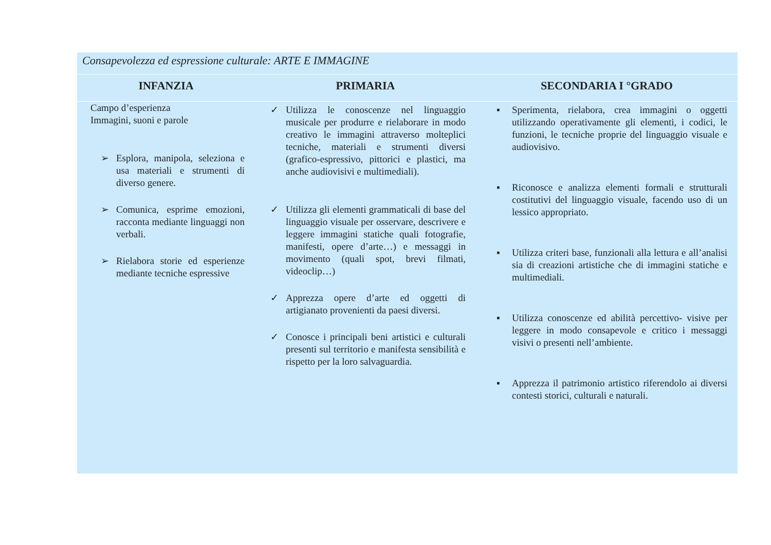| Consapevolezza ed espressione culturale: ARTE E IMMAGINE | | |
| INFANZIA | PRIMARIA | SECONDARIA I °GRADO |
| Campo d’esperienza Immagini, suoni e parole ➢ Esplora, manipola, seleziona e usa materiali e strumenti di diverso genere. ➢ Comunica, esprime emozioni, racconta mediante linguaggi non verbali. ➢ Rielabora storie ed esperienze mediante tecniche espressive | ✓ Utilizza le conoscenze nel linguaggio musicale per produrre e rielaborare in modo creativo le immagini attraverso molteplici tecniche, materiali e strumenti diversi (grafico-espressivo, pittorici e plastici, ma anche audiovisivi e multimediali). ✓ Utilizza gli elementi grammaticali di base del linguaggio visuale per osservare, descrivere e leggere immagini statiche quali fotografie, manifesti, opere d’arte…) e messaggi in movimento (quali spot, brevi filmati, videoclip…) ✓ Apprezza opere d’arte ed oggetti di artigianato provenienti da paesi diversi. ✓ Conosce i principali beni artistici e culturali presenti sul territorio e manifesta sensibilità e rispetto per la loro salvaguardia. | ▪ Sperimenta, rielabora, crea immagini o oggetti utilizzando operativamente gli elementi, i codici, le funzioni, le tecniche proprie del linguaggio visuale e audiovisivo. ▪ Riconosce e analizza elementi formali e strutturali costitutivi del linguaggio visuale, facendo uso di un lessico appropriato. ▪ Utilizza criteri base, funzionali alla lettura e all’analisi sia di creazioni artistiche che di immagini statiche e multimediali. ▪ Utilizza conoscenze ed abilità percettivo- visive per leggere in modo consapevole e critico i messaggi visivi o presenti nell’ambiente. ▪ Apprezza il patrimonio artistico riferendolo ai diversi contesti storici, culturali e naturali. |